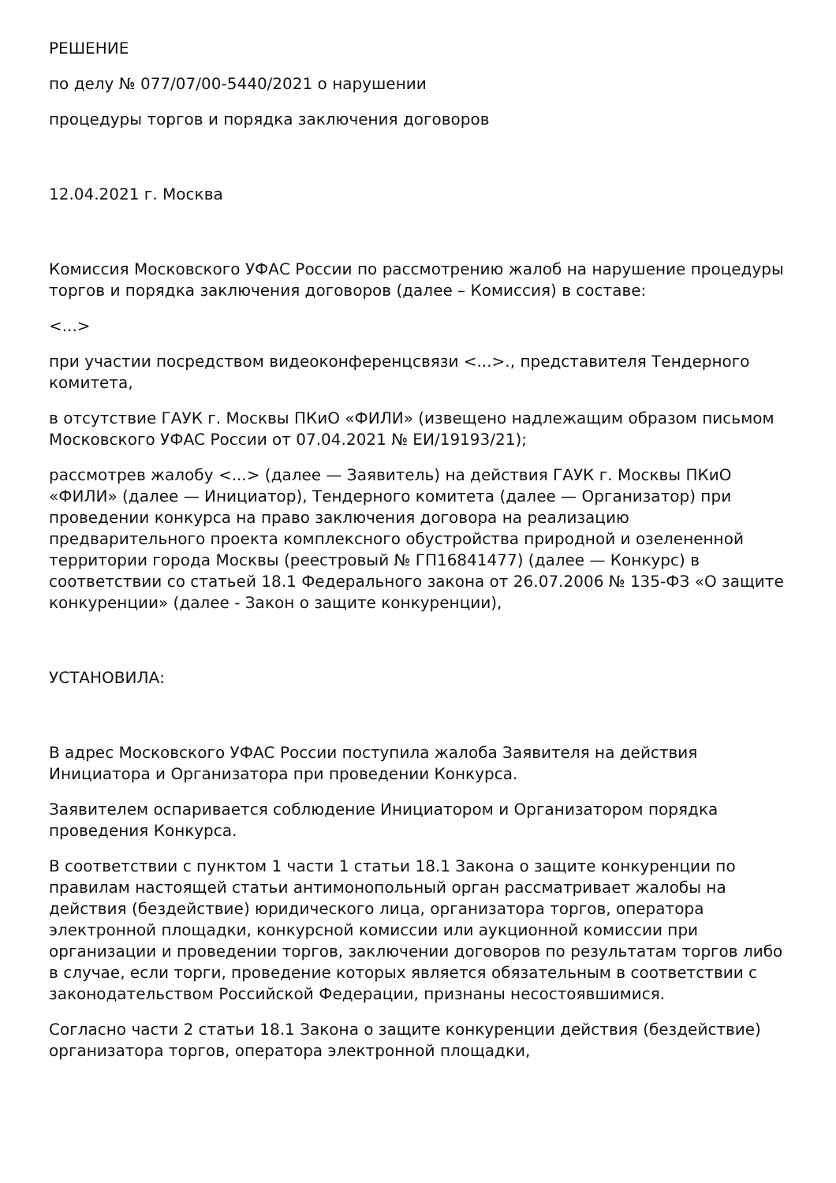РЕШЕНИЕ
по делу № 077/07/00-5440/2021 о нарушении
процедуры торгов и порядка заключения договоров
12.04.2021 г. Москва
Комиссия Московского УФАС России по рассмотрению жалоб на нарушение процедуры торгов и порядка заключения договоров (далее – Комиссия) в составе:
<...>
при участии посредством видеоконференцсвязи <...>., представителя Тендерного комитета,
в отсутствие ГАУК г. Москвы ПКиО «ФИЛИ» (извещено надлежащим образом письмом Московского УФАС России от 07.04.2021 № ЕИ/19193/21);
рассмотрев жалобу <...> (далее — Заявитель) на действия ГАУК г. Москвы ПКиО «ФИЛИ» (далее — Инициатор), Тендерного комитета (далее — Организатор) при проведении конкурса на право заключения договора на реализацию предварительного проекта комплексного обустройства природной и озелененной территории города Москвы (реестровый № ГП16841477) (далее — Конкурс) в соответствии со статьей 18.1 Федерального закона от 26.07.2006 № 135-ФЗ «О защите конкуренции» (далее - Закон о защите конкуренции),
УСТАНОВИЛА:
В адрес Московского УФАС России поступила жалоба Заявителя на действия Инициатора и Организатора при проведении Конкурса.
Заявителем оспаривается соблюдение Инициатором и Организатором порядка проведения Конкурса.
В соответствии с пунктом 1 части 1 статьи 18.1 Закона о защите конкуренции по правилам настоящей статьи антимонопольный орган рассматривает жалобы на действия (бездействие) юридического лица, организатора торгов, оператора электронной площадки, конкурсной комиссии или аукционной комиссии при организации и проведении торгов, заключении договоров по результатам торгов либо в случае, если торги, проведение которых является обязательным в соответствии с законодательством Российской Федерации, признаны несостоявшимися.
Согласно части 2 статьи 18.1 Закона о защите конкуренции действия (бездействие) организатора торгов, оператора электронной площадки,